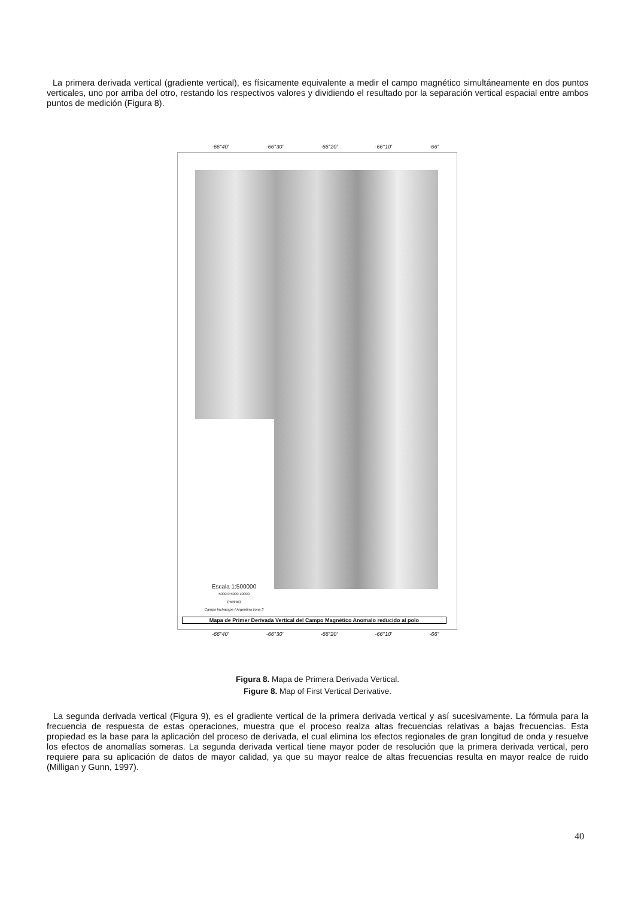La primera derivada vertical (gradiente vertical), es físicamente equivalente a medir el campo magnético simultáneamente en dos puntos verticales, uno por arriba del otro, restando los respectivos valores y dividiendo el resultado por la separación vertical espacial entre ambos puntos de medición (Figura 8).
-66°40' -66°30' -66°20' -66°10' -66°
Escala 1:500000
5000 0 5000 10000
(metros)
Campo Inchauspe / Argentina zona 3
Mapa de Primer Derivada Vertical del Campo Magnético Anomalo reducido al polo
-66°40' -66°30' -66°20' -66°10' -66°
Figura 8. Mapa de Primera Derivada Vertical.
Figure 8. Map of First Vertical Derivative.
La segunda derivada vertical (Figura 9), es el gradiente vertical de la primera derivada vertical y así sucesivamente. La fórmula para la frecuencia de respuesta de estas operaciones, muestra que el proceso realza altas frecuencias relativas a bajas frecuencias. Esta propiedad es la base para la aplicación del proceso de derivada, el cual elimina los efectos regionales de gran longitud de onda y resuelve los efectos de anomalías someras. La segunda derivada vertical tiene mayor poder de resolución que la primera derivada vertical, pero requiere para su aplicación de datos de mayor calidad, ya que su mayor realce de altas frecuencias resulta en mayor realce de ruido (Milligan y Gunn, 1997).
40